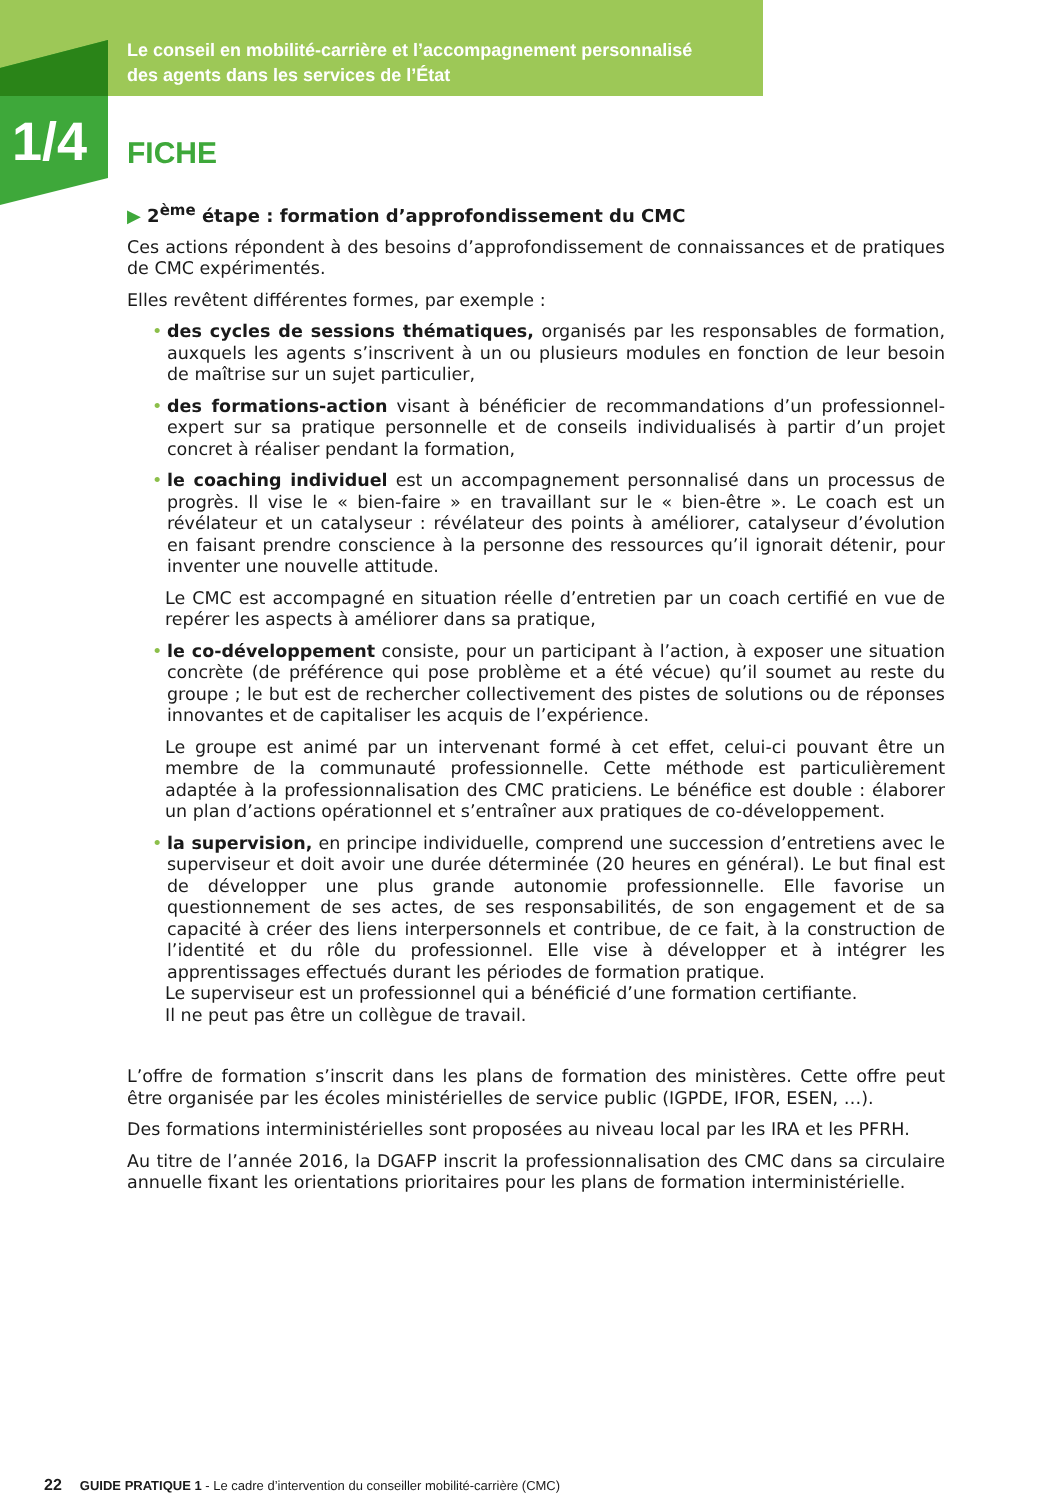Le conseil en mobilité-carrière et l’accompagnement personnalisé
des agents dans les services de l’État
1/4 FICHE
▶ 2<sup>ème</sup> étape : formation d’approfondissement du CMC
Ces actions répondent à des besoins d’approfondissement de connaissances et de pratiques de CMC expérimentés.
Elles revêtent différentes formes, par exemple :
• des cycles de sessions thématiques, organisés par les responsables de formation, auxquels les agents s’inscrivent à un ou plusieurs modules en fonction de leur besoin de maîtrise sur un sujet particulier,
• des formations-action visant à bénéficier de recommandations d’un professionnel-expert sur sa pratique personnelle et de conseils individualisés à partir d’un projet concret à réaliser pendant la formation,
• le coaching individuel est un accompagnement personnalisé dans un processus de progrès. Il vise le « bien-faire » en travaillant sur le « bien-être ». Le coach est un révélateur et un catalyseur : révélateur des points à améliorer, catalyseur d’évolution en faisant prendre conscience à la personne des ressources qu’il ignorait détenir, pour inventer une nouvelle attitude.
Le CMC est accompagné en situation réelle d’entretien par un coach certifié en vue de repérer les aspects à améliorer dans sa pratique,
• le co-développement consiste, pour un participant à l’action, à exposer une situation concrète (de préférence qui pose problème et a été vécue) qu’il soumet au reste du groupe ; le but est de rechercher collectivement des pistes de solutions ou de réponses innovantes et de capitaliser les acquis de l’expérience.
Le groupe est animé par un intervenant formé à cet effet, celui-ci pouvant être un membre de la communauté professionnelle. Cette méthode est particulièrement adaptée à la professionnalisation des CMC praticiens. Le bénéfice est double : élaborer un plan d’actions opérationnel et s’entraîner aux pratiques de co-développement.
• la supervision, en principe individuelle, comprend une succession d’entretiens avec le superviseur et doit avoir une durée déterminée (20 heures en général). Le but final est de développer une plus grande autonomie professionnelle. Elle favorise un questionnement de ses actes, de ses responsabilités, de son engagement et de sa capacité à créer des liens interpersonnels et contribue, de ce fait, à la construction de l’identité et du rôle du professionnel. Elle vise à développer et à intégrer les apprentissages effectués durant les périodes de formation pratique.
Le superviseur est un professionnel qui a bénéficié d’une formation certifiante.
Il ne peut pas être un collègue de travail.
L’offre de formation s’inscrit dans les plans de formation des ministères. Cette offre peut être organisée par les écoles ministérielles de service public (IGPDE, IFOR, ESEN, …).
Des formations interministérielles sont proposées au niveau local par les IRA et les PFRH.
Au titre de l’année 2016, la DGAFP inscrit la professionnalisation des CMC dans sa circulaire annuelle fixant les orientations prioritaires pour les plans de formation interministérielle.
22 GUIDE PRATIQUE 1 - Le cadre d’intervention du conseiller mobilité-carrière (CMC)